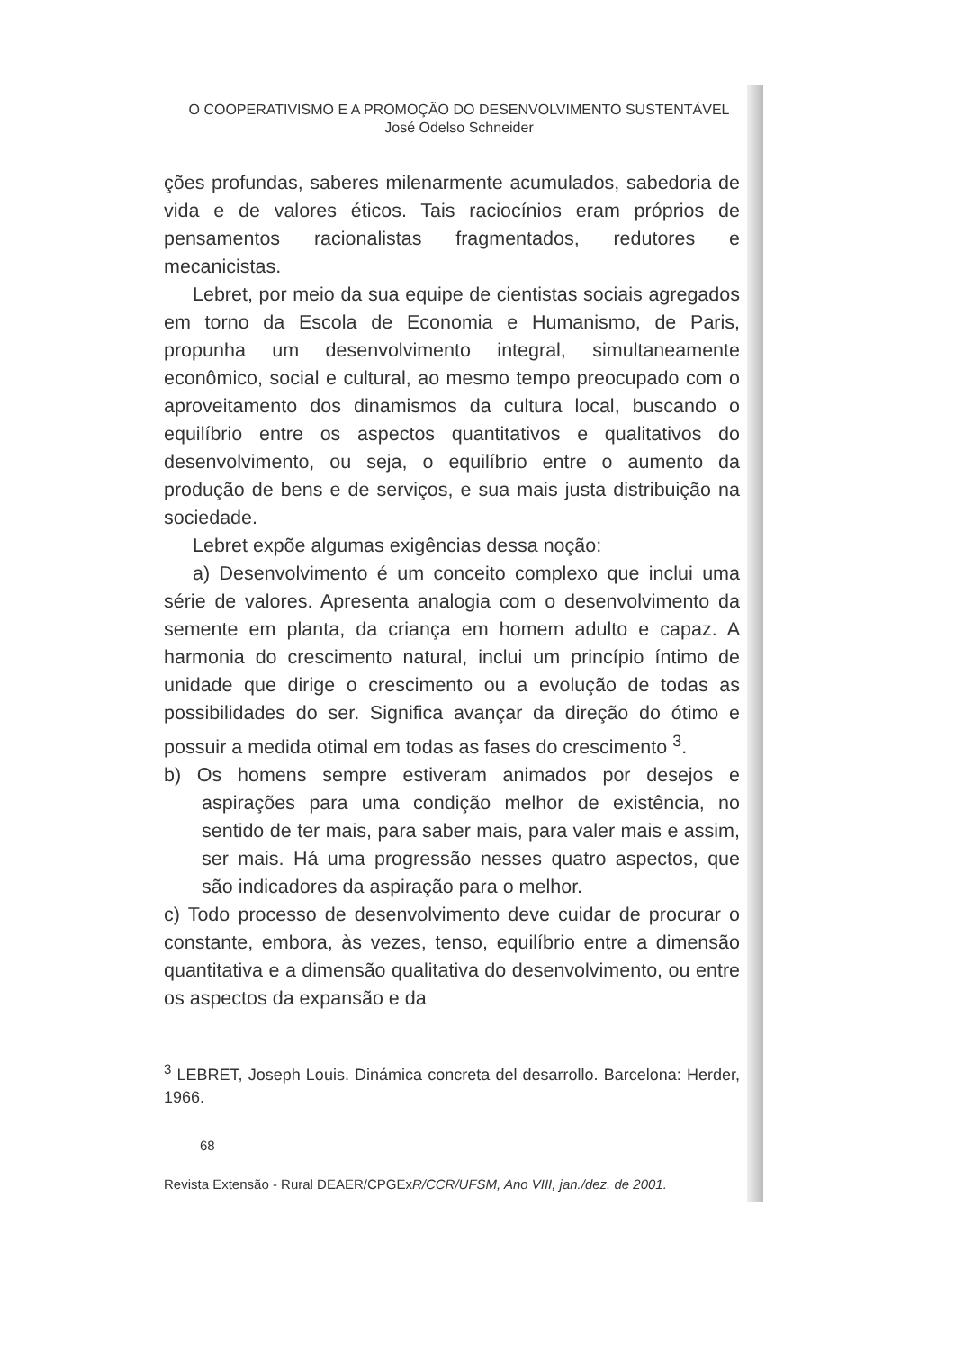O COOPERATIVISMO E A PROMOÇÃO DO DESENVOLVIMENTO SUSTENTÁVEL
José Odelso Schneider
ções profundas, saberes milenarmente acumulados, sabedoria de vida e de valores éticos. Tais raciocínios eram próprios de pensamentos racionalistas fragmentados, redutores e mecanicistas.
Lebret, por meio da sua equipe de cientistas sociais agregados em torno da Escola de Economia e Humanismo, de Paris, propunha um desenvolvimento integral, simultaneamente econômico, social e cultural, ao mesmo tempo preocupado com o aproveitamento dos dinamismos da cultura local, buscando o equilíbrio entre os aspectos quantitativos e qualitativos do desenvolvimento, ou seja, o equilíbrio entre o aumento da produção de bens e de serviços, e sua mais justa distribuição na sociedade.
Lebret expõe algumas exigências dessa noção:
a) Desenvolvimento é um conceito complexo que inclui uma série de valores. Apresenta analogia com o desenvolvimento da semente em planta, da criança em homem adulto e capaz. A harmonia do crescimento natural, inclui um princípio íntimo de unidade que dirige o crescimento ou a evolução de todas as possibilidades do ser. Significa avançar da direção do ótimo e possuir a medida otimal em todas as fases do crescimento <sup>3</sup>.
b) Os homens sempre estiveram animados por desejos e aspirações para uma condição melhor de existência, no sentido de ter mais, para saber mais, para valer mais e assim, ser mais. Há uma progressão nesses quatro aspectos, que são indicadores da aspiração para o melhor.
c) Todo processo de desenvolvimento deve cuidar de procurar o constante, embora, às vezes, tenso, equilíbrio entre a dimensão quantitativa e a dimensão qualitativa do desenvolvimento, ou entre os aspectos da expansão e da
<sup>3</sup> LEBRET, Joseph Louis. Dinámica concreta del desarrollo. Barcelona: Herder, 1966.
68
Revista Extensão - Rural DEAER/CPGExR/CCR/UFSM, Ano VIII, jan./dez. de 2001.